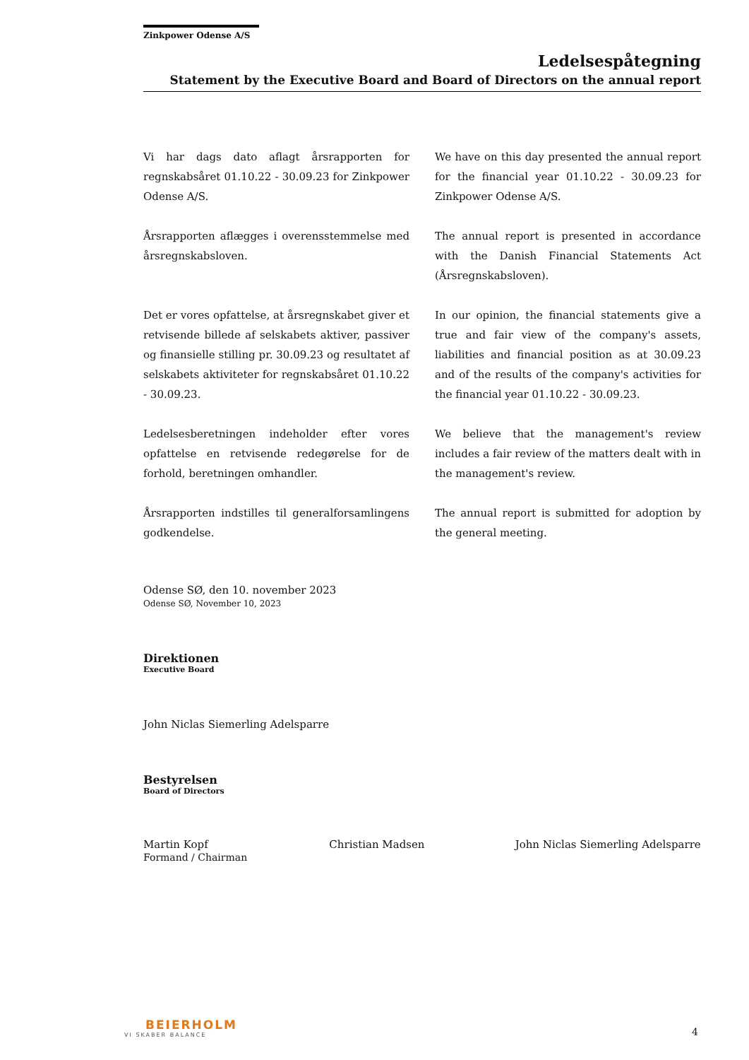Zinkpower Odense A/S
Ledelsespåtegning
Statement by the Executive Board and Board of Directors on the annual report
Vi har dags dato aflagt årsrapporten for regnskabsåret 01.10.22 - 30.09.23 for Zinkpower Odense A/S.
Årsrapporten aflægges i overensstemmelse med årsregnskabsloven.
Det er vores opfattelse, at årsregnskabet giver et retvisende billede af selskabets aktiver, passiver og finansielle stilling pr. 30.09.23 og resultatet af selskabets aktiviteter for regnskabsåret 01.10.22 - 30.09.23.
Ledelsesberetningen indeholder efter vores opfattelse en retvisende redegørelse for de forhold, beretningen omhandler.
Årsrapporten indstilles til generalforsamlingens godkendelse.
We have on this day presented the annual report for the financial year 01.10.22 - 30.09.23 for Zinkpower Odense A/S.
The annual report is presented in accordance with the Danish Financial Statements Act (Årsregnskabsloven).
In our opinion, the financial statements give a true and fair view of the company's assets, liabilities and financial position as at 30.09.23 and of the results of the company's activities for the financial year 01.10.22 - 30.09.23.
We believe that the management's review includes a fair review of the matters dealt with in the management's review.
The annual report is submitted for adoption by the general meeting.
Odense SØ, den 10. november 2023
Odense SØ, November 10, 2023
Direktionen
Executive Board
John Niclas Siemerling Adelsparre
Bestyrelsen
Board of Directors
Martin Kopf
Formand / Chairman
Christian Madsen John Niclas Siemerling Adelsparre
BEIERHOLM
VI SKABER BALANCE
4